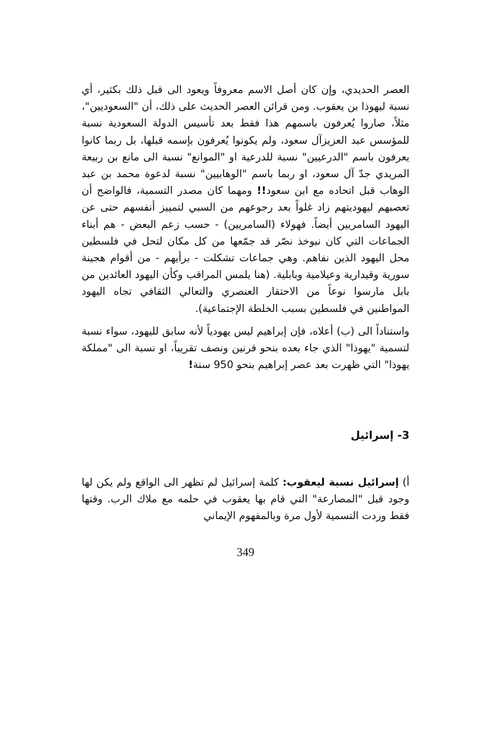العصر الحديدي، وإن كان أصل الاسم معروفاً ويعود الى قبل ذلك بكثير، أي نسبة ليهوذا بن يعقوب. ومن قرائن العصر الحديث على ذلك، أن "السعوديين"، مثلاً، صاروا يُعرفون باسمهم هذا فقط بعد تأسيس الدولة السعودية نسبة للمؤسس عبد العزيزآل سعود، ولم يكونوا يُعرفون بإسمه قبلها، بل ربما كانوا يعرفون باسم "الدرعيين" نسبة للدرعية او "الموانع" نسبة الى مانع بن ربيعة المريدي جدّ آل سعود، او ربما باسم "الوهابيين" نسبة لدعوة محمد بن عبد الوهاب قبل اتحاده مع ابن سعود!! ومهما كان مصدر التسمية، فالواضح أن تعصبهم ليهوديتهم زاد غلواً بعد رجوعهم من السبي لتمييز أنفسهم حتى عن اليهود السامريين أيضاً. فهولاء (السامريين) - حسب زعم البعض - هم أبناء الجماعات التي كان نبوخذ نصّر قد جمّعها من كل مكان لتحل في فلسطين محل اليهود الذين نفاهم. وهي جماعات تشكلت - برأيهم - من أقوام هجينة سورية وقيدارية وعيلامية وبابلية. (هنا يلمس المراقب وكأن اليهود العائدين من بابل مارسوا نوعاً من الاحتقار العنصري والتعالي الثقافي تجاه اليهود المواطنين في فلسطين بسبب الخلطة الإجتماعية).
واستناداً الى (ب) أعلاه، فإن إبراهيم ليس يهودياً لأنه سابق لليهود، سواء نسبة لتسمية "يهوذا" الذي جاء بعده بنحو قرنين ونصف تقريباً، او نسبة الى "مملكة يهوذا" التي ظهرت بعد عصر إبراهيم بنحو 950 سنة!
3- إسرائيل
أ) إسرائيل نسبة ليعقوب: كلمة إسرائيل لم تظهر الى الواقع ولم يكن لها وجود قبل "المصارعة" التي قام بها يعقوب في حلمه مع ملاك الرب. وقتها فقط وردت التسمية لأول مرة وبالمفهوم الإيماني
349